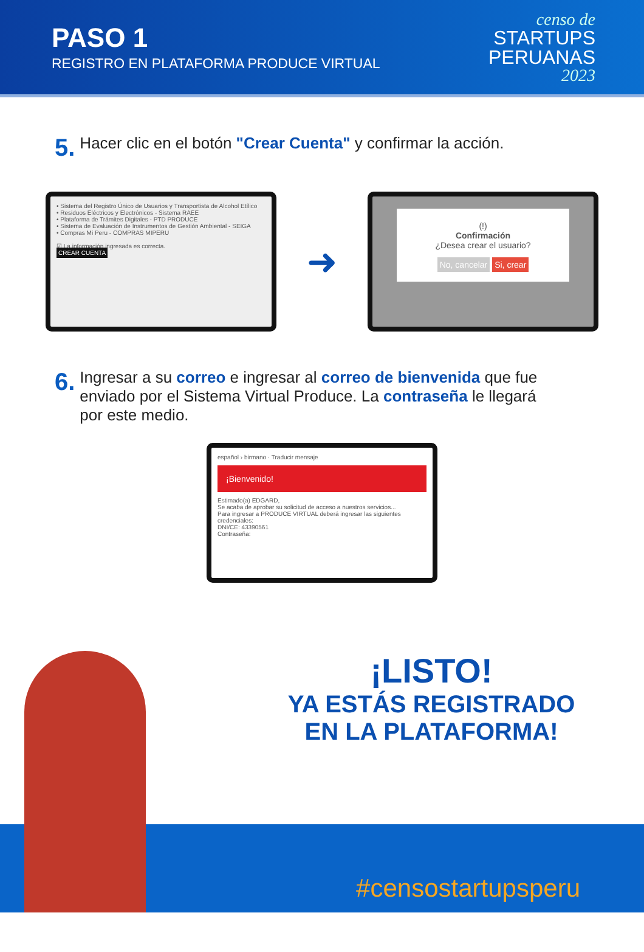PASO 1
REGISTRO EN PLATAFORMA PRODUCE VIRTUAL
censo de
STARTUPS
PERUANAS
2023
5. Hacer clic en el botón "Crear Cuenta" y confirmar la acción.
• Sistema del Registro Único de Usuarios y Transportista de Alcohol Etílico
• Residuos Eléctricos y Electrónicos - Sistema RAEE
• Plataforma de Trámites Digitales - PTD PRODUCE
• Sistema de Evaluación de Instrumentos de Gestión Ambiental - SEIGA
• Compras Mi Peru - COMPRAS MIPERU
☑ La información ingresada es correcta.
CREAR CUENTA
➜
(!)
Confirmación
¿Desea crear el usuario?
No, cancelar Si, crear
6. Ingresar a su correo e ingresar al correo de bienvenida que fue enviado por el Sistema Virtual Produce. La contraseña le llegará por este medio.
español › birmano · Traducir mensaje
¡Bienvenido!
Estimado(a) EDGARD,
Se acaba de aprobar su solicitud de acceso a nuestros servicios...
Para ingresar a PRODUCE VIRTUAL deberá ingresar las siguientes credenciales:
DNI/CE: 43390561
Contraseña:
#censostartupsperu
¡LISTO!
YA ESTÁS REGISTRADO EN LA PLATAFORMA!